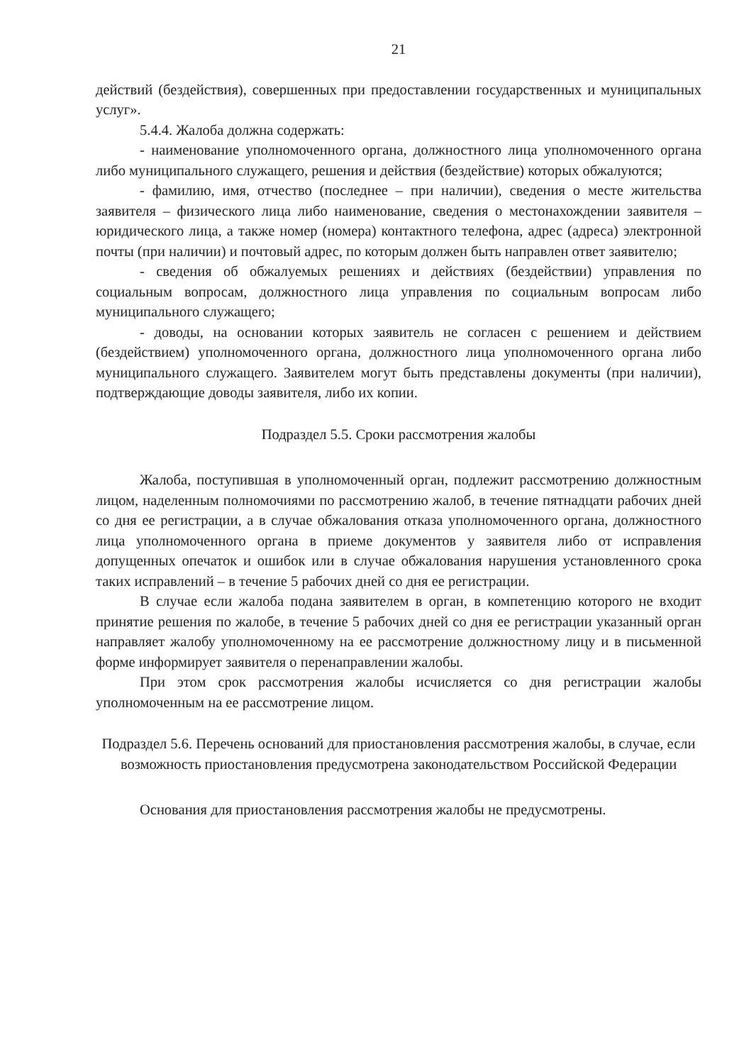21
действий (бездействия), совершенных при предоставлении государственных и муниципальных услуг».
5.4.4. Жалоба должна содержать:
- наименование уполномоченного органа, должностного лица уполномоченного органа либо муниципального служащего, решения и действия (бездействие) которых обжалуются;
- фамилию, имя, отчество (последнее – при наличии), сведения о месте жительства заявителя – физического лица либо наименование, сведения о местонахождении заявителя – юридического лица, а также номер (номера) контактного телефона, адрес (адреса) электронной почты (при наличии) и почтовый адрес, по которым должен быть направлен ответ заявителю;
- сведения об обжалуемых решениях и действиях (бездействии) управления по социальным вопросам, должностного лица управления по социальным вопросам либо муниципального служащего;
- доводы, на основании которых заявитель не согласен с решением и действием (бездействием) уполномоченного органа, должностного лица уполномоченного органа либо муниципального служащего. Заявителем могут быть представлены документы (при наличии), подтверждающие доводы заявителя, либо их копии.
Подраздел 5.5. Сроки рассмотрения жалобы
Жалоба, поступившая в уполномоченный орган, подлежит рассмотрению должностным лицом, наделенным полномочиями по рассмотрению жалоб, в течение пятнадцати рабочих дней со дня ее регистрации, а в случае обжалования отказа уполномоченного органа, должностного лица уполномоченного органа в приеме документов у заявителя либо от исправления допущенных опечаток и ошибок или в случае обжалования нарушения установленного срока таких исправлений – в течение 5 рабочих дней со дня ее регистрации.
В случае если жалоба подана заявителем в орган, в компетенцию которого не входит принятие решения по жалобе, в течение 5 рабочих дней со дня ее регистрации указанный орган направляет жалобу уполномоченному на ее рассмотрение должностному лицу и в письменной форме информирует заявителя о перенаправлении жалобы.
При этом срок рассмотрения жалобы исчисляется со дня регистрации жалобы уполномоченным на ее рассмотрение лицом.
Подраздел 5.6. Перечень оснований для приостановления рассмотрения жалобы, в случае, если возможность приостановления предусмотрена законодательством Российской Федерации
Основания для приостановления рассмотрения жалобы не предусмотрены.